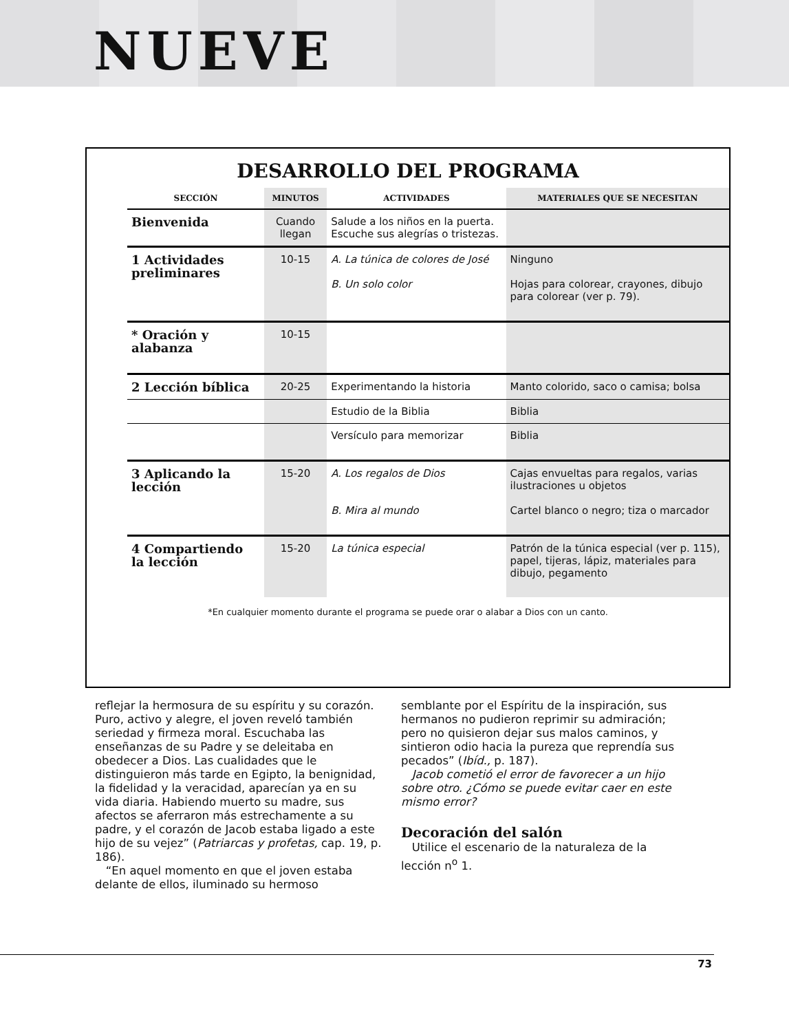NUEVE
DESARROLLO DEL PROGRAMA
| SECCIÓN | MINUTOS | ACTIVIDADES | MATERIALES QUE SE NECESITAN |
| --- | --- | --- | --- |
| Bienvenida | Cuando llegan | Salude a los niños en la puerta. Escuche sus alegrías o tristezas. | |
| 1 Actividades preliminares | 10-15 | A. La túnica de colores de José B. Un solo color | Ninguno Hojas para colorear, crayones, dibujo para colorear (ver p. 79). |
| * Oración y alabanza | 10-15 | | |
| 2 Lección bíblica | 20-25 | Experimentando la historia | Manto colorido, saco o camisa; bolsa |
| | | Estudio de la Biblia | Biblia |
| | | Versículo para memorizar | Biblia |
| 3 Aplicando la lección | 15-20 | A. Los regalos de Dios B. Mira al mundo | Cajas envueltas para regalos, varias ilustraciones u objetos Cartel blanco o negro; tiza o marcador |
| 4 Compartiendo la lección | 15-20 | La túnica especial | Patrón de la túnica especial (ver p. 115), papel, tijeras, lápiz, materiales para dibujo, pegamento |
*En cualquier momento durante el programa se puede orar o alabar a Dios con un canto.
reflejar la hermosura de su espíritu y su corazón. Puro, activo y alegre, el joven reveló también seriedad y firmeza moral. Escuchaba las enseñanzas de su Padre y se deleitaba en obedecer a Dios. Las cualidades que le distinguieron más tarde en Egipto, la benignidad, la fidelidad y la veracidad, aparecían ya en su vida diaria. Habiendo muerto su madre, sus afectos se aferraron más estrechamente a su padre, y el corazón de Jacob estaba ligado a este hijo de su vejez” (Patriarcas y profetas, cap. 19, p. 186).
“En aquel momento en que el joven estaba delante de ellos, iluminado su hermoso
semblante por el Espíritu de la inspiración, sus hermanos no pudieron reprimir su admiración; pero no quisieron dejar sus malos caminos, y sintieron odio hacia la pureza que reprendía sus pecados” (Ibíd., p. 187).
Jacob cometió el error de favorecer a un hijo sobre otro. ¿Cómo se puede evitar caer en este mismo error?
Decoración del salón
Utilice el escenario de la naturaleza de la lección n<sup>o</sup> 1.
73